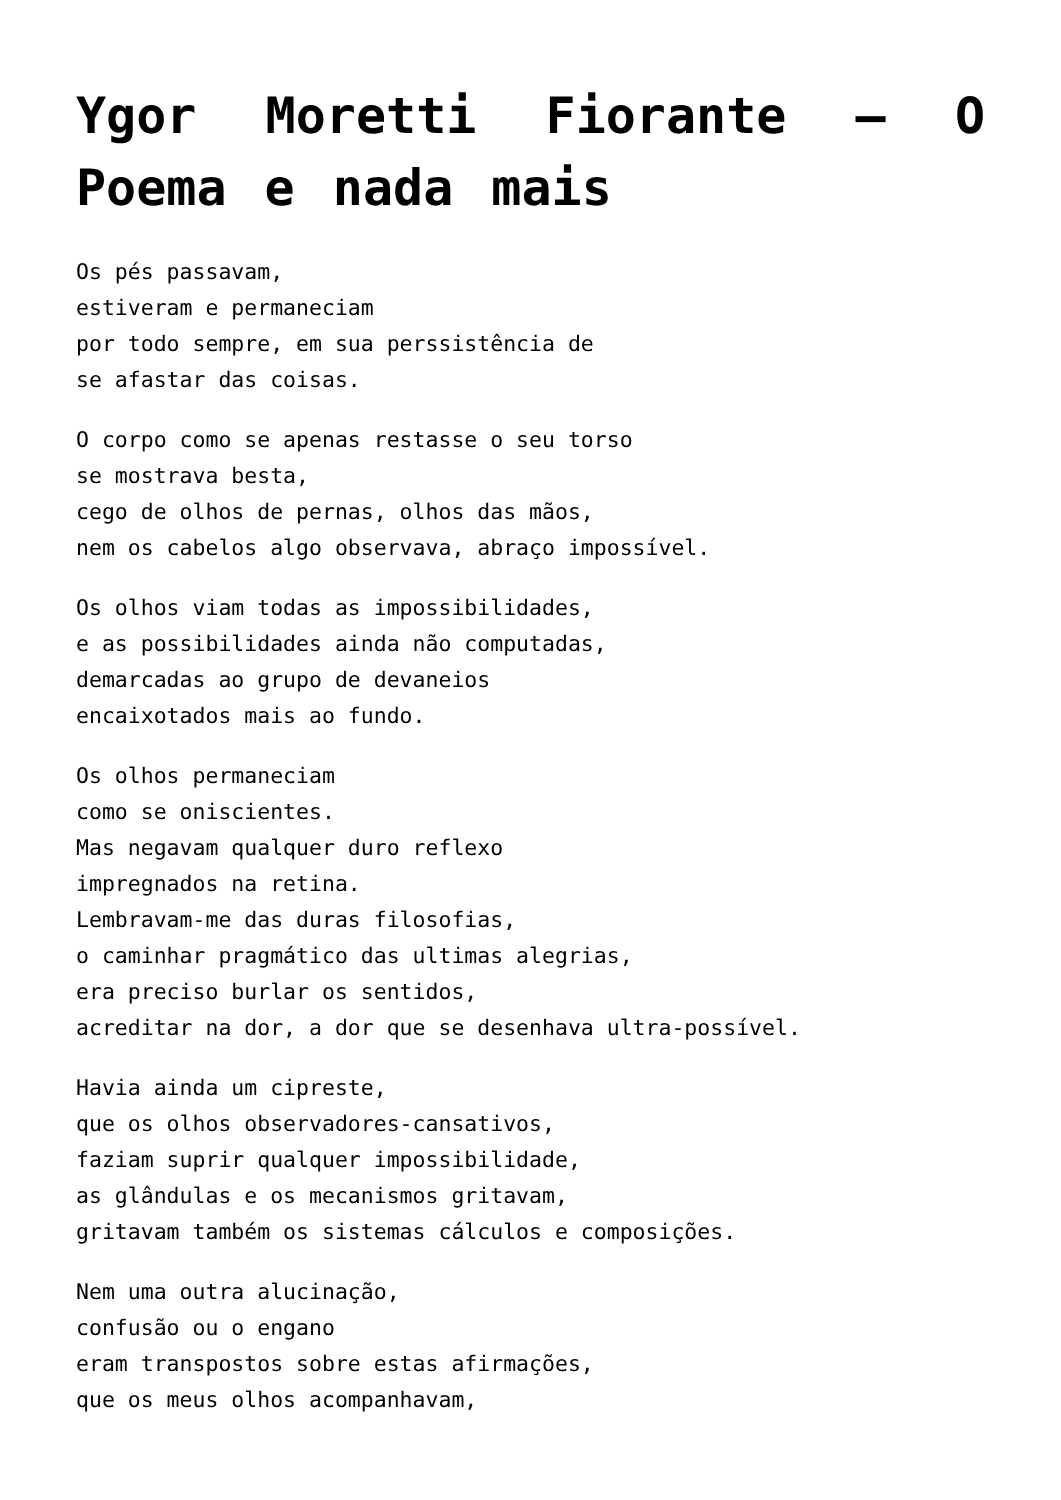Ygor Moretti Fiorante – O Poema e nada mais
Os pés passavam,
estiveram e permaneciam
por todo sempre, em sua perssistência de
se afastar das coisas.
O corpo como se apenas restasse o seu torso
se mostrava besta,
cego de olhos de pernas, olhos das mãos,
nem os cabelos algo observava, abraço impossível.
Os olhos viam todas as impossibilidades,
e as possibilidades ainda não computadas,
demarcadas ao grupo de devaneios
encaixotados mais ao fundo.
Os olhos permaneciam
como se oniscientes.
Mas negavam qualquer duro reflexo
impregnados na retina.
Lembravam-me das duras filosofias,
o caminhar pragmático das ultimas alegrias,
era preciso burlar os sentidos,
acreditar na dor, a dor que se desenhava ultra-possível.
Havia ainda um cipreste,
que os olhos observadores-cansativos,
faziam suprir qualquer impossibilidade,
as glândulas e os mecanismos gritavam,
gritavam também os sistemas cálculos e composições.
Nem uma outra alucinação,
confusão ou o engano
eram transpostos sobre estas afirmações,
que os meus olhos acompanhavam,